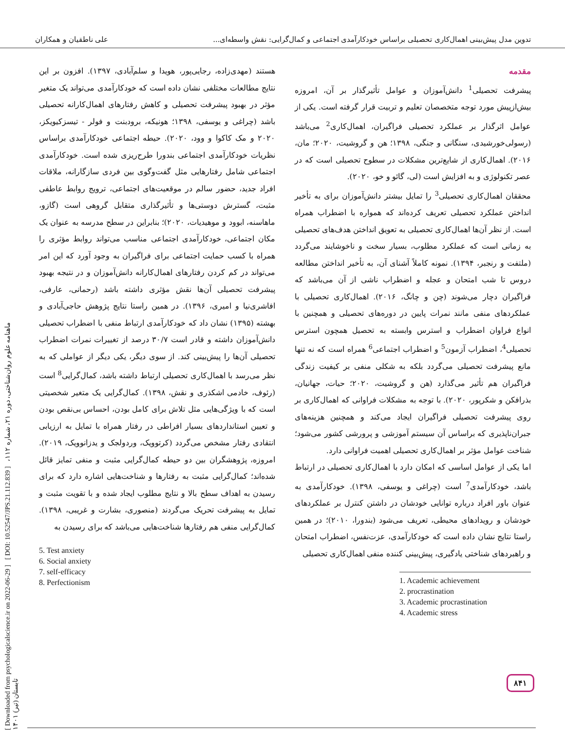تدوین مدل پیش‌بینی اهمال‌کاری تحصیلی براساس خودکارآمدی اجتماعی و کمال‌گرایی: نقش واسطه‌ای... علی ناطقیان و همکاران
مقدمه
پیشرفت تحصیلی<sup>1</sup> دانش‌آموزان و عوامل تأثیرگذار بر آن، امروزه بیش‌ازپیش مورد توجه متخصصان تعلیم و تربیت قرار گرفته است. یکی از عوامل اثرگذار بر عملکرد تحصیلی فراگیران، اهمال‌کاری<sup>2</sup> می‌باشد (رسولی‌خورشیدی، سنگانی و جنگی، ۱۳۹۸؛ هن و گروشیت، ۲۰۲۰؛ مان، ۲۰۱۶). اهمال‌کاری از شایع‌ترین مشکلات در سطوح تحصیلی است که در عصر تکنولوژی و به افزایش است (لی، گائو و خو، ۲۰۲۰).
محققان اهمال‌کاری تحصیلی<sup>3</sup> را تمایل بیشتر دانش‌آموزان برای به تأخیر انداختن عملکرد تحصیلی تعریف کرده‌اند که همواره با اضطراب همراه است. از نظر آن‌ها اهمال‌کاری تحصیلی به تعویق انداختن هدف‌های تحصیلی به زمانی است که عملکرد مطلوب، بسیار سخت و ناخوشایند می‌گردد (ملتفت و رنجبر، ۱۳۹۴). نمونه کاملاً آشنای آن، به تأخیر انداختن مطالعه دروس تا شب امتحان و عجله و اضطراب ناشی از آن می‌باشد که فراگیران دچار می‌شوند (چن و چانگ، ۲۰۱۶). اهمال‌کاری تحصیلی با عملکردهای منفی مانند نمرات پایین در دوره‌های تحصیلی و همچنین با انواع فراوان اضطراب و استرس وابسته به تحصیل همچون استرس تحصیلی<sup>4</sup>، اضطراب آزمون<sup>5</sup> و اضطراب اجتماعی<sup>6</sup> همراه است که نه تنها مانع پیشرفت تحصیلی می‌گردد بلکه به شکلی منفی بر کیفیت زندگی فراگیران هم تأثیر می‌گذارد (هن و گروشیت، ۲۰۲۰؛ حیات، جهانیان، بذرافکن و شکرپور، ۲۰۲۰). با توجه به مشکلات فراوانی که اهمال‌کاری بر روی پیشرفت تحصیلی فراگیران ایجاد می‌کند و همچنین هزینه‌های جبران‌ناپذیری که براساس آن سیستم آموزشی و پرورشی کشور می‌شود؛ شناخت عوامل مؤثر بر اهمال‌کاری تحصیلی اهمیت فراوانی دارد.
اما یکی از عوامل اساسی که امکان دارد با اهمال‌کاری تحصیلی در ارتباط باشد، خودکارآمدی<sup>7</sup> است (چراغی و یوسفی، ۱۳۹۸). خودکارآمدی به عنوان باور افراد درباره توانایی خودشان در داشتن کنترل بر عملکردهای خودشان و رویدادهای محیطی، تعریف می‌شود (بندورا، ۲۰۱۰)؛ در همین راستا نتایج نشان داده است که خودکارآمدی، عزت‌نفس، اضطراب امتحان و راهبردهای شناختی یادگیری، پیش‌بینی کننده منفی اهمال‌کاری تحصیلی
1. Academic achievement
2. procrastination
3. Academic procrastination
4. Academic stress
هستند (مهدی‌زاده، رجایی‌پور، هویدا و سلم‌آبادی، ۱۳۹۷). افزون بر این نتایج مطالعات مختلفی نشان داده است که خودکارآمدی می‌تواند یک متغیر مؤثر در بهبود پیشرفت تحصیلی و کاهش رفتارهای اهمال‌کارانه تحصیلی باشد (چراغی و یوسفی، ۱۳۹۸؛ هونیکه، برودبنت و فولر - تیسزکیویکز، ۲۰۲۰ و مک کاکوا و وود، ۲۰۲۰). حیطه اجتماعی خودکارآمدی براساس نظریات خودکارآمدی اجتماعی بندورا طرح‌ریزی شده است. خودکارآمدی اجتماعی شامل رفتارهایی مثل گفت‌وگوی بین فردی سازگارانه، ملاقات افراد جدید، حضور سالم در موقعیت‌های اجتماعی، ترویج روابط عاطفی مثبت، گسترش دوستی‌ها و تأثیرگذاری متقابل گروهی است (گازو، ماهاسنه، ابوود و موهیدیات، ۲۰۲۰)؛ بنابراین در سطح مدرسه به عنوان یک مکان اجتماعی، خودکارآمدی اجتماعی مناسب می‌تواند روابط مؤثری را همراه با کسب حمایت اجتماعی برای فراگیران به وجود آورد که این امر می‌تواند در کم کردن رفتارهای اهمال‌کارانه دانش‌آموزان و در نتیجه بهبود پیشرفت تحصیلی آن‌ها نقش مؤثری داشته باشد (رحمانی، عارفی، افاشری‌نیا و امیری، ۱۳۹۶). در همین راستا نتایج پژوهش حاجی‌آبادی و بهشته (۱۳۹۵) نشان داد که خودکارآمدی ارتباط منفی با اضطراب تحصیلی دانش‌آموزان داشته و قادر است ۳۰/۷ درصد از تغییرات نمرات اضطراب تحصیلی آن‌ها را پیش‌بینی کند. از سوی دیگر، یکی دیگر از عواملی که به نظر می‌رسد با اهمال‌کاری تحصیلی ارتباط داشته باشد، کمال‌گرایی<sup>8</sup> است (رئوف، خادمی اشکذری و نقش، ۱۳۹۸). کمال‌گرایی یک متغیر شخصیتی است که با ویژگی‌هایی مثل تلاش برای کامل بودن، احساس بی‌نقص بودن و تعیین استانداردهای بسیار افراطی در رفتار همراه با تمایل به ارزیابی انتقادی رفتار مشخص می‌گردد (کرتوویک، وردولجک و یدزانوویک، ۲۰۱۹). امروزه، پژوهشگران بین دو حیطه کمال‌گرایی مثبت و منفی تمایز قائل شده‌اند؛ کمال‌گرایی مثبت به رفتارها و شناخت‌هایی اشاره دارد که برای رسیدن به اهداف سطح بالا و نتایج مطلوب ایجاد شده و با تقویت مثبت و تمایل به پیشرفت تحریک می‌گردند (منصوری، بشارت و غریبی، ۱۳۹۸). کمال‌گرایی منفی هم رفتارها شناخت‌هایی می‌باشد که برای رسیدن به
5. Test anxiety
6. Social anxiety
7. self-efficacy
8. Perfectionism
[ Downloaded from psychologicalscience.ir on 2022-06-29 ] [ DOI: 10.52547/JPS.21.112.839 ] ماهنامه علوم روان‌شناختی، دوره ۲۱، شماره ۱۱۲، تابستان (تیر) ۱۴۰۱
۸۴۱